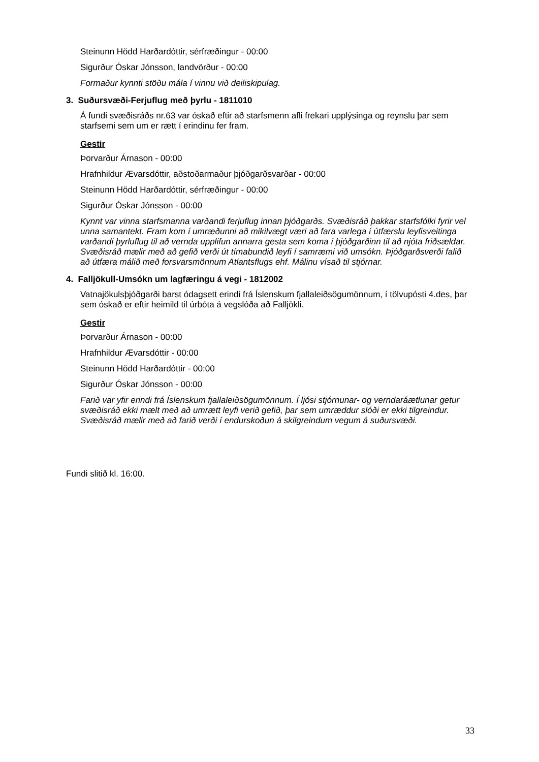Steinunn Hödd Harðardóttir, sérfræðingur - 00:00
Sigurður Óskar Jónsson, landvörður - 00:00
Formaður kynnti stöðu mála í vinnu við deiliskipulag.
3. Suðursvæði-Ferjuflug með þyrlu - 1811010
Á fundi svæðisráðs nr.63 var óskað eftir að starfsmenn afli frekari upplýsinga og reynslu þar sem starfsemi sem um er rætt í erindinu fer fram.
Gestir
Þorvarður Árnason - 00:00
Hrafnhildur Ævarsdóttir, aðstoðarmaður þjóðgarðsvarðar - 00:00
Steinunn Hödd Harðardóttir, sérfræðingur - 00:00
Sigurður Óskar Jónsson - 00:00
Kynnt var vinna starfsmanna varðandi ferjuflug innan þjóðgarðs. Svæðisráð þakkar starfsfólki fyrir vel unna samantekt. Fram kom í umræðunni að mikilvægt væri að fara varlega í útfærslu leyfisveitinga varðandi þyrluflug til að vernda upplifun annarra gesta sem koma í þjóðgarðinn til að njóta friðsældar. Svæðisráð mælir með að gefið verði út tímabundið leyfi í samræmi við umsókn. Þjóðgarðsverði falið að útfæra málið með forsvarsmönnum Atlantsflugs ehf. Málinu vísað til stjórnar.
4. Falljökull-Umsókn um lagfæringu á vegi - 1812002
Vatnajökulsþjóðgarði barst ódagsett erindi frá Íslenskum fjallaleiðsögumönnum, í tölvupósti 4.des, þar sem óskað er eftir heimild til úrbóta á vegslóða að Falljökli.
Gestir
Þorvarður Árnason - 00:00
Hrafnhildur Ævarsdóttir - 00:00
Steinunn Hödd Harðardóttir - 00:00
Sigurður Óskar Jónsson - 00:00
Farið var yfir erindi frá Íslenskum fjallaleiðsögumönnum. Í ljósi stjórnunar- og verndaráætlunar getur svæðisráð ekki mælt með að umrætt leyfi verið gefið, þar sem umræddur slóði er ekki tilgreindur. Svæðisráð mælir með að farið verði í endurskoðun á skilgreindum vegum á suðursvæði.
Fundi slitið kl. 16:00.
33